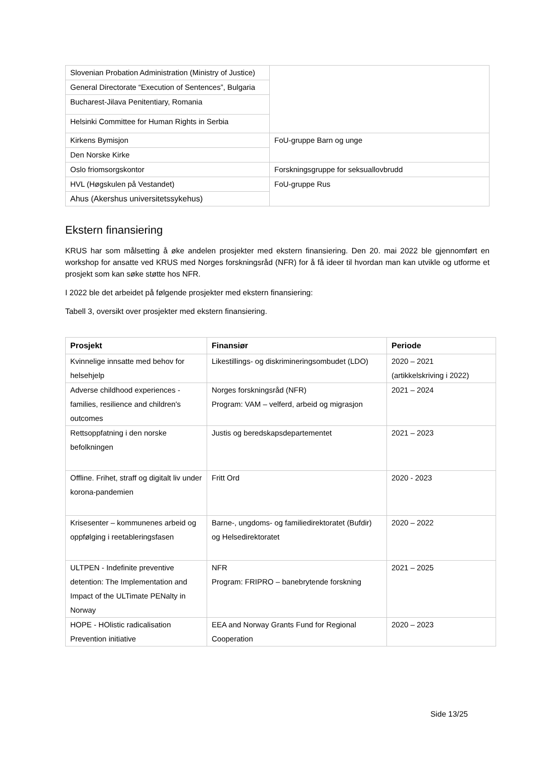| Slovenian Probation Administration (Ministry of Justice) | |
| General Directorate “Execution of Sentences”, Bulgaria | |
| Bucharest-Jilava Penitentiary, Romania | |
| Helsinki Committee for Human Rights in Serbia | |
| Kirkens Bymisjon | FoU-gruppe Barn og unge |
| Den Norske Kirke | |
| Oslo friomsorgskontor | Forskningsgruppe for seksuallovbrudd |
| HVL (Høgskulen på Vestandet) | FoU-gruppe Rus |
| Ahus (Akershus universitetssykehus) | |
Ekstern finansiering
KRUS har som målsetting å øke andelen prosjekter med ekstern finansiering. Den 20. mai 2022 ble gjennomført en workshop for ansatte ved KRUS med Norges forskningsråd (NFR) for å få ideer til hvordan man kan utvikle og utforme et prosjekt som kan søke støtte hos NFR.
I 2022 ble det arbeidet på følgende prosjekter med ekstern finansiering:
Tabell 3, oversikt over prosjekter med ekstern finansiering.
| Prosjekt | Finansiør | Periode |
| --- | --- | --- |
| Kvinnelige innsatte med behov for helsehjelp | Likestillings- og diskrimineringsombudet (LDO) | 2020 – 2021 (artikkelskriving i 2022) |
| Adverse childhood experiences - families, resilience and children's outcomes | Norges forskningsråd (NFR) Program: VAM – velferd, arbeid og migrasjon | 2021 – 2024 |
| Rettsoppfatning i den norske befolkningen | Justis og beredskapsdepartementet | 2021 – 2023 |
| Offline. Frihet, straff og digitalt liv under korona-pandemien | Fritt Ord | 2020 - 2023 |
| Krisesenter – kommunenes arbeid og oppfølging i reetableringsfasen | Barne-, ungdoms- og familiedirektoratet (Bufdir) og Helsedirektoratet | 2020 – 2022 |
| ULTPEN - Indefinite preventive detention: The Implementation and Impact of the ULTimate PENalty in Norway | NFR Program: FRIPRO – banebrytende forskning | 2021 – 2025 |
| HOPE - HOlistic radicalisation Prevention initiative | EEA and Norway Grants Fund for Regional Cooperation | 2020 – 2023 |
Side 13/25